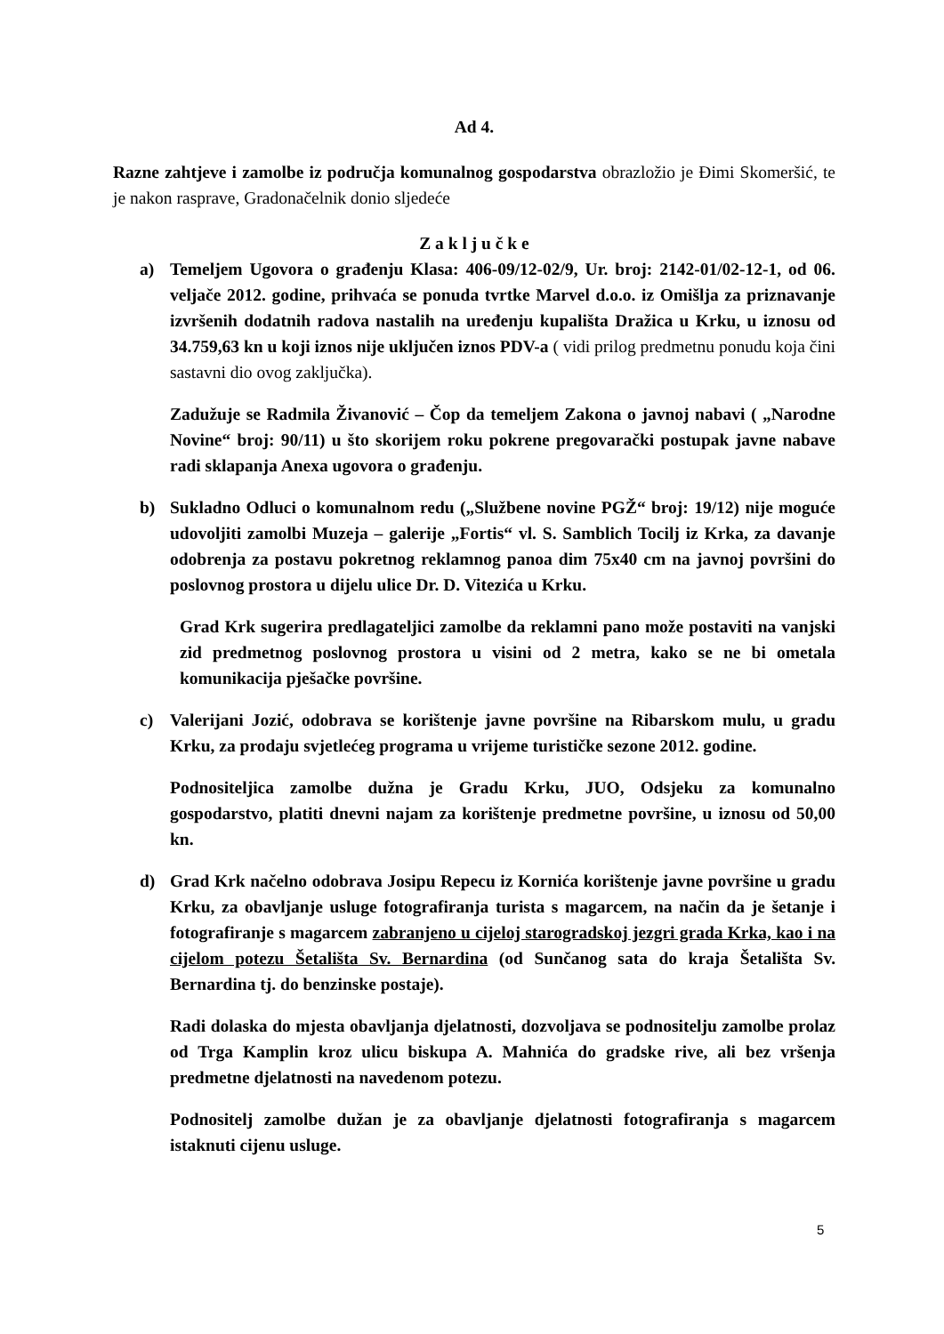Ad 4.
Razne zahtjeve i zamolbe iz područja komunalnog gospodarstva obrazložio je Đimi Skomeršić, te je nakon rasprave, Gradonačelnik donio sljedeće
Z a k l j u č k e
a) Temeljem Ugovora o građenju Klasa: 406-09/12-02/9, Ur. broj: 2142-01/02-12-1, od 06. veljače 2012. godine, prihvaća se ponuda tvrtke Marvel d.o.o. iz Omišlja za priznavanje izvršenih dodatnih radova nastalih na uređenju kupališta Dražica u Krku, u iznosu od 34.759,63 kn u koji iznos nije uključen iznos PDV-a ( vidi prilog predmetnu ponudu koja čini sastavni dio ovog zaključka).
Zadužuje se Radmila Živanović – Čop da temeljem Zakona o javnoj nabavi ( „Narodne Novine“ broj: 90/11) u što skorijem roku pokrene pregovarački postupak javne nabave radi sklapanja Anexa ugovora o građenju.
b) Sukladno Odluci o komunalnom redu („Službene novine PGŽ“ broj: 19/12) nije moguće udovoljiti zamolbi Muzeja – galerije „Fortis“ vl. S. Samblich Tocilj iz Krka, za davanje odobrenja za postavu pokretnog reklamnog panoa dim 75x40 cm na javnoj površini do poslovnog prostora u dijelu ulice Dr. D. Vitezića u Krku.
Grad Krk sugerira predlagateljici zamolbe da reklamni pano može postaviti na vanjski zid predmetnog poslovnog prostora u visini od 2 metra, kako se ne bi ometala komunikacija pješačke površine.
c) Valerijani Jozić, odobrava se korištenje javne površine na Ribarskom mulu, u gradu Krku, za prodaju svjetlećeg programa u vrijeme turističke sezone 2012. godine.
Podnositeljica zamolbe dužna je Gradu Krku, JUO, Odsjeku za komunalno gospodarstvo, platiti dnevni najam za korištenje predmetne površine, u iznosu od 50,00 kn.
d) Grad Krk načelno odobrava Josipu Repecu iz Kornića korištenje javne površine u gradu Krku, za obavljanje usluge fotografiranja turista s magarcem, na način da je šetanje i fotografiranje s magarcem zabranjeno u cijeloj starogradskoj jezgri grada Krka, kao i na cijelom potezu Šetališta Sv. Bernardina (od Sunčanog sata do kraja Šetališta Sv. Bernardina tj. do benzinske postaje).
Radi dolaska do mjesta obavljanja djelatnosti, dozvoljava se podnositelju zamolbe prolaz od Trga Kamplin kroz ulicu biskupa A. Mahnića do gradske rive, ali bez vršenja predmetne djelatnosti na navedenom potezu.
Podnositelj zamolbe dužan je za obavljanje djelatnosti fotografiranja s magarcem istaknuti cijenu usluge.
5